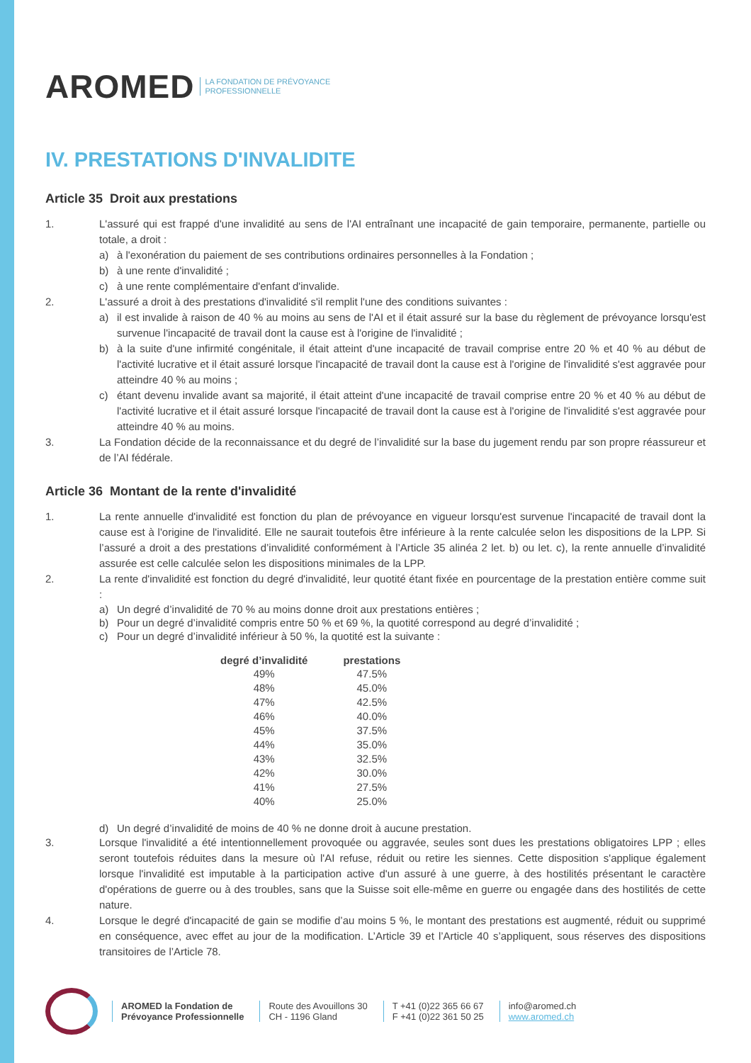AROMED LA FONDATION DE PRÉVOYANCE
PROFESSIONNELLE
IV. PRESTATIONS D'INVALIDITE
Article 35 Droit aux prestations
1. L'assuré qui est frappé d'une invalidité au sens de l'AI entraînant une incapacité de gain temporaire, permanente, partielle ou totale, a droit :
a) à l'exonération du paiement de ses contributions ordinaires personnelles à la Fondation ;
b) à une rente d'invalidité ;
c) à une rente complémentaire d'enfant d'invalide.
2. L'assuré a droit à des prestations d'invalidité s'il remplit l'une des conditions suivantes :
a) il est invalide à raison de 40 % au moins au sens de l'AI et il était assuré sur la base du règlement de prévoyance lorsqu'est survenue l'incapacité de travail dont la cause est à l'origine de l'invalidité ;
b) à la suite d'une infirmité congénitale, il était atteint d'une incapacité de travail comprise entre 20 % et 40 % au début de l'activité lucrative et il était assuré lorsque l'incapacité de travail dont la cause est à l'origine de l'invalidité s'est aggravée pour atteindre 40 % au moins ;
c) étant devenu invalide avant sa majorité, il était atteint d'une incapacité de travail comprise entre 20 % et 40 % au début de l'activité lucrative et il était assuré lorsque l'incapacité de travail dont la cause est à l'origine de l'invalidité s'est aggravée pour atteindre 40 % au moins.
3. La Fondation décide de la reconnaissance et du degré de l’invalidité sur la base du jugement rendu par son propre réassureur et de l’AI fédérale.
Article 36 Montant de la rente d'invalidité
1. La rente annuelle d'invalidité est fonction du plan de prévoyance en vigueur lorsqu'est survenue l'incapacité de travail dont la cause est à l'origine de l'invalidité. Elle ne saurait toutefois être inférieure à la rente calculée selon les dispositions de la LPP. Si l’assuré a droit a des prestations d’invalidité conformément à l’Article 35 alinéa 2 let. b) ou let. c), la rente annuelle d’invalidité assurée est celle calculée selon les dispositions minimales de la LPP.
2. La rente d'invalidité est fonction du degré d'invalidité, leur quotité étant fixée en pourcentage de la prestation entière comme suit :
a) Un degré d’invalidité de 70 % au moins donne droit aux prestations entières ;
b) Pour un degré d’invalidité compris entre 50 % et 69 %, la quotité correspond au degré d’invalidité ;
c) Pour un degré d’invalidité inférieur à 50 %, la quotité est la suivante :
| degré d’invalidité | prestations |
| --- | --- |
| 49% | 47.5% |
| 48% | 45.0% |
| 47% | 42.5% |
| 46% | 40.0% |
| 45% | 37.5% |
| 44% | 35.0% |
| 43% | 32.5% |
| 42% | 30.0% |
| 41% | 27.5% |
| 40% | 25.0% |
d) Un degré d’invalidité de moins de 40 % ne donne droit à aucune prestation.
3. Lorsque l'invalidité a été intentionnellement provoquée ou aggravée, seules sont dues les prestations obligatoires LPP ; elles seront toutefois réduites dans la mesure où l'AI refuse, réduit ou retire les siennes. Cette disposition s'applique également lorsque l'invalidité est imputable à la participation active d'un assuré à une guerre, à des hostilités présentant le caractère d'opérations de guerre ou à des troubles, sans que la Suisse soit elle-même en guerre ou engagée dans des hostilités de cette nature.
4. Lorsque le degré d'incapacité de gain se modifie d’au moins 5 %, le montant des prestations est augmenté, réduit ou supprimé en conséquence, avec effet au jour de la modification. L’Article 39 et l’Article 40 s’appliquent, sous réserves des dispositions transitoires de l’Article 78.
AROMED la Fondation de
Prévoyance Professionnelle
Route des Avouillons 30
CH - 1196 Gland
T +41 (0)22 365 66 67
F +41 (0)22 361 50 25
info@aromed.ch
www.aromed.ch